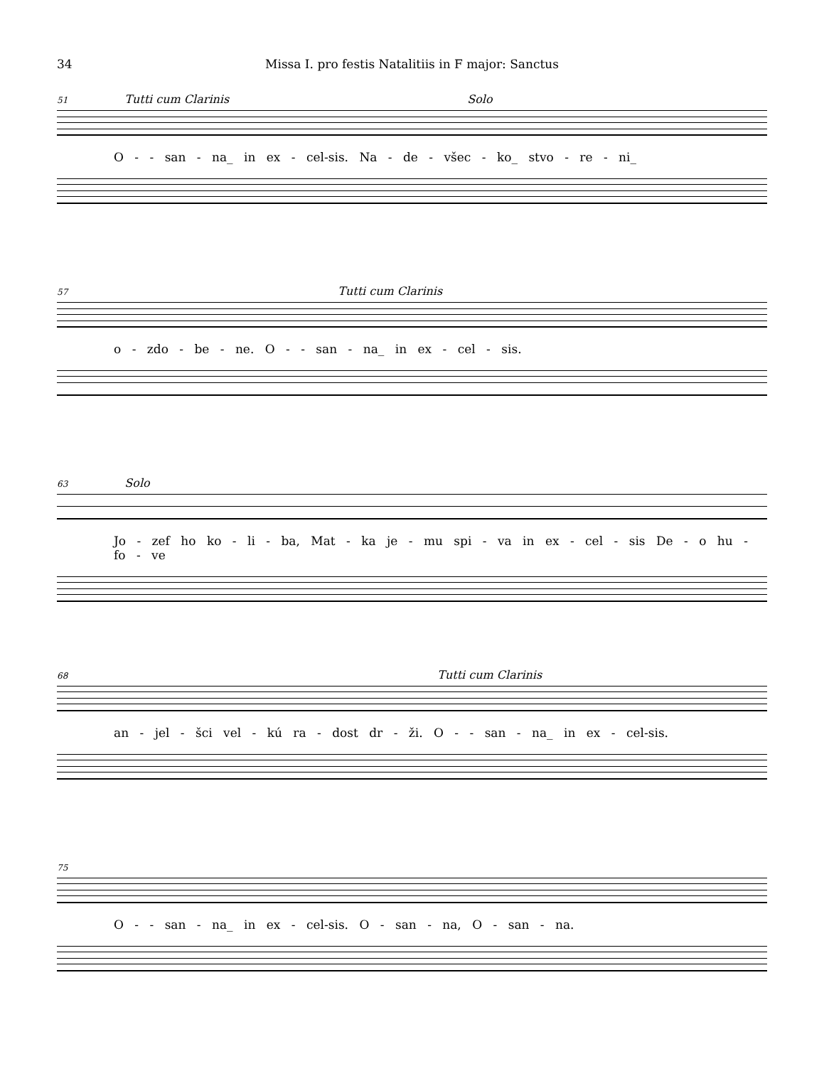34 Missa I. pro festis Natalitiis in F major: Sanctus
51 Tutti cum Clarinis Solo
O - - san - na_ in ex - cel-sis. Na - de - všec - ko_ stvo - re - ni_
57 Tutti cum Clarinis
o - zdo - be - ne. O - - san - na_ in ex - cel - sis.
63 Solo
Jo - zef ho ko - li - ba, Mat - ka je - mu spi - va in ex - cel - sis De - o hu - fo - ve
68 Tutti cum Clarinis
an - jel - šci vel - kú ra - dost dr - ži. O - - san - na_ in ex - cel-sis.
75
O - - san - na_ in ex - cel-sis. O - san - na, O - san - na.